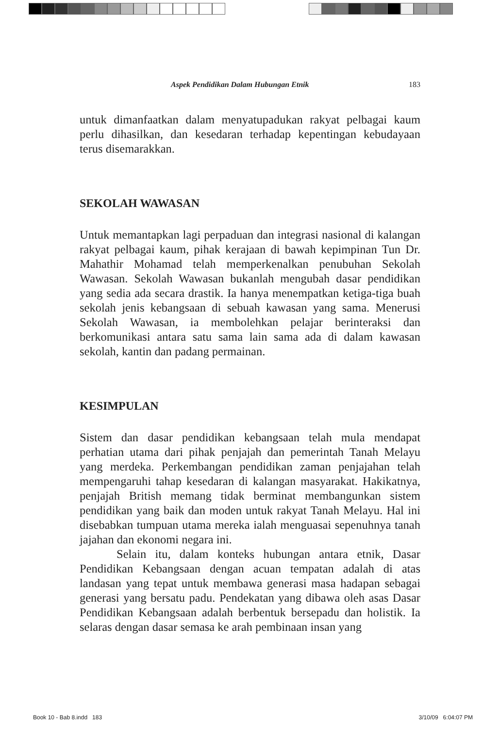Aspek Pendidikan Dalam Hubungan Etnik 183
untuk dimanfaatkan dalam menyatupadukan rakyat pelbagai kaum perlu dihasilkan, dan kesedaran terhadap kepentingan kebudayaan terus disemarakkan.
SEKOLAH WAWASAN
Untuk memantapkan lagi perpaduan dan integrasi nasional di kalangan rakyat pelbagai kaum, pihak kerajaan di bawah kepimpinan Tun Dr. Mahathir Mohamad telah memperkenalkan penubuhan Sekolah Wawasan. Sekolah Wawasan bukanlah mengubah dasar pendidikan yang sedia ada secara drastik. Ia hanya menempatkan ketiga-tiga buah sekolah jenis kebangsaan di sebuah kawasan yang sama. Menerusi Sekolah Wawasan, ia membolehkan pelajar berinteraksi dan berkomunikasi antara satu sama lain sama ada di dalam kawasan sekolah, kantin dan padang permainan.
KESIMPULAN
Sistem dan dasar pendidikan kebangsaan telah mula mendapat perhatian utama dari pihak penjajah dan pemerintah Tanah Melayu yang merdeka. Perkembangan pendidikan zaman penjajahan telah mempengaruhi tahap kesedaran di kalangan masyarakat. Hakikatnya, penjajah British memang tidak berminat membangunkan sistem pendidikan yang baik dan moden untuk rakyat Tanah Melayu. Hal ini disebabkan tumpuan utama mereka ialah menguasai sepenuhnya tanah jajahan dan ekonomi negara ini.
Selain itu, dalam konteks hubungan antara etnik, Dasar Pendidikan Kebangsaan dengan acuan tempatan adalah di atas landasan yang tepat untuk membawa generasi masa hadapan sebagai generasi yang bersatu padu. Pendekatan yang dibawa oleh asas Dasar Pendidikan Kebangsaan adalah berbentuk bersepadu dan holistik. Ia selaras dengan dasar semasa ke arah pembinaan insan yang
Book 10 - Bab 8.indd 183 3/10/09 6:04:07 PM